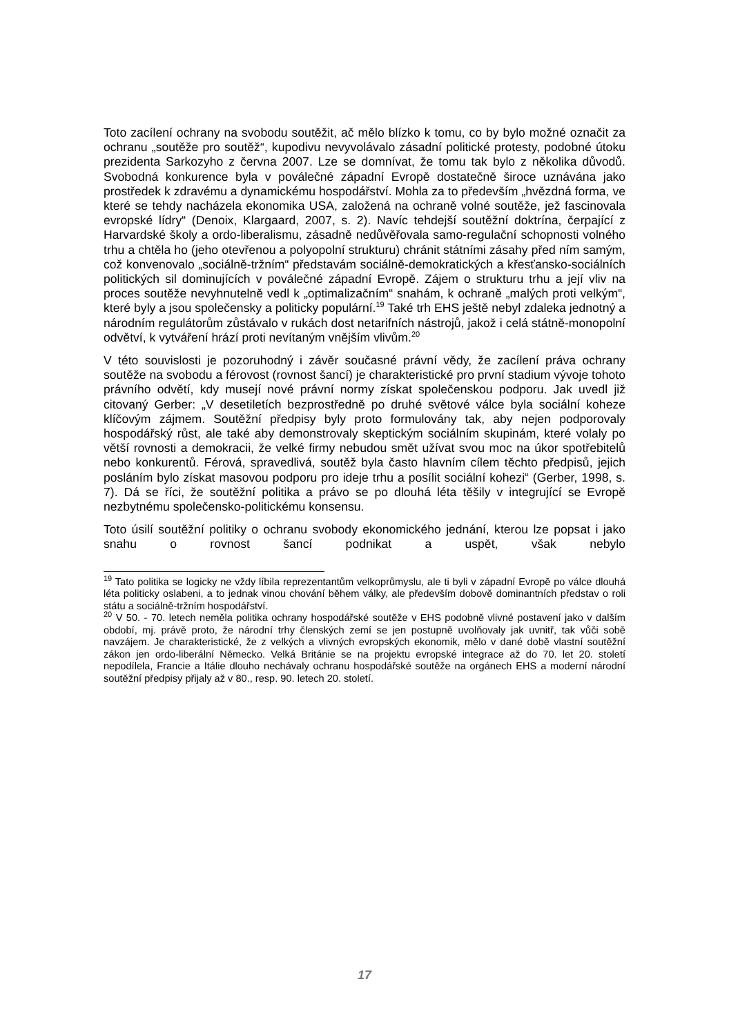Toto zacílení ochrany na svobodu soutěžit, ač mělo blízko k tomu, co by bylo možné označit za ochranu „soutěže pro soutěž“, kupodivu nevyvolávalo zásadní politické protesty, podobné útoku prezidenta Sarkozyho z června 2007. Lze se domnívat, že tomu tak bylo z několika důvodů. Svobodná konkurence byla v poválečné západní Evropě dostatečně široce uznávána jako prostředek k zdravému a dynamickému hospodářství. Mohla za to především „hvězdná forma, ve které se tehdy nacházela ekonomika USA, založená na ochraně volné soutěže, jež fascinovala evropské lídry“ (Denoix, Klargaard, 2007, s. 2). Navíc tehdejší soutěžní doktrína, čerpající z Harvardské školy a ordo-liberalismu, zásadně nedůvěřovala samo-regulační schopnosti volného trhu a chtěla ho (jeho otevřenou a polyopolní strukturu) chránit státními zásahy před ním samým, což konvenovalo „sociálně-tržním“ představám sociálně-demokratických a křesťansko-sociálních politických sil dominujících v poválečné západní Evropě. Zájem o strukturu trhu a její vliv na proces soutěže nevyhnutelně vedl k „optimalizačním“ snahám, k ochraně „malých proti velkým“, které byly a jsou společensky a politicky populární.<sup>19</sup> Také trh EHS ještě nebyl zdaleka jednotný a národním regulátorům zůstávalo v rukách dost netarifních nástrojů, jakož i celá státně-monopolní odvětví, k vytváření hrází proti nevítaným vnějším vlivům.<sup>20</sup>
V této souvislosti je pozoruhodný i závěr současné právní vědy, že zacílení práva ochrany soutěže na svobodu a férovost (rovnost šancí) je charakteristické pro první stadium vývoje tohoto právního odvětí, kdy musejí nové právní normy získat společenskou podporu. Jak uvedl již citovaný Gerber: „V desetiletích bezprostředně po druhé světové válce byla sociální koheze klíčovým zájmem. Soutěžní předpisy byly proto formulovány tak, aby nejen podporovaly hospodářský růst, ale také aby demonstrovaly skeptickým sociálním skupinám, které volaly po větší rovnosti a demokracii, že velké firmy nebudou smět užívat svou moc na úkor spotřebitelů nebo konkurentů. Férová, spravedlivá, soutěž byla často hlavním cílem těchto předpisů, jejich posláním bylo získat masovou podporu pro ideje trhu a posílit sociální kohezi“ (Gerber, 1998, s. 7). Dá se říci, že soutěžní politika a právo se po dlouhá léta těšily v integrující se Evropě nezbytnému společensko-politickému konsensu.
Toto úsilí soutěžní politiky o ochranu svobody ekonomického jednání, kterou lze popsat i jako snahu o rovnost šancí podnikat a uspět, však nebylo
<sup>19</sup> Tato politika se logicky ne vždy líbila reprezentantům velkoprůmyslu, ale ti byli v západní Evropě po válce dlouhá léta politicky oslabeni, a to jednak vinou chování během války, ale především dobově dominantních představ o roli státu a sociálně-tržním hospodářství.
<sup>20</sup> V 50. - 70. letech neměla politika ochrany hospodářské soutěže v EHS podobně vlivné postavení jako v dalším období, mj. právě proto, že národní trhy členských zemí se jen postupně uvolňovaly jak uvnitř, tak vůči sobě navzájem. Je charakteristické, že z velkých a vlivných evropských ekonomik, mělo v dané době vlastní soutěžní zákon jen ordo-liberální Německo. Velká Británie se na projektu evropské integrace až do 70. let 20. století nepodílela, Francie a Itálie dlouho nechávaly ochranu hospodářské soutěže na orgánech EHS a moderní národní soutěžní předpisy přijaly až v 80., resp. 90. letech 20. století.
17